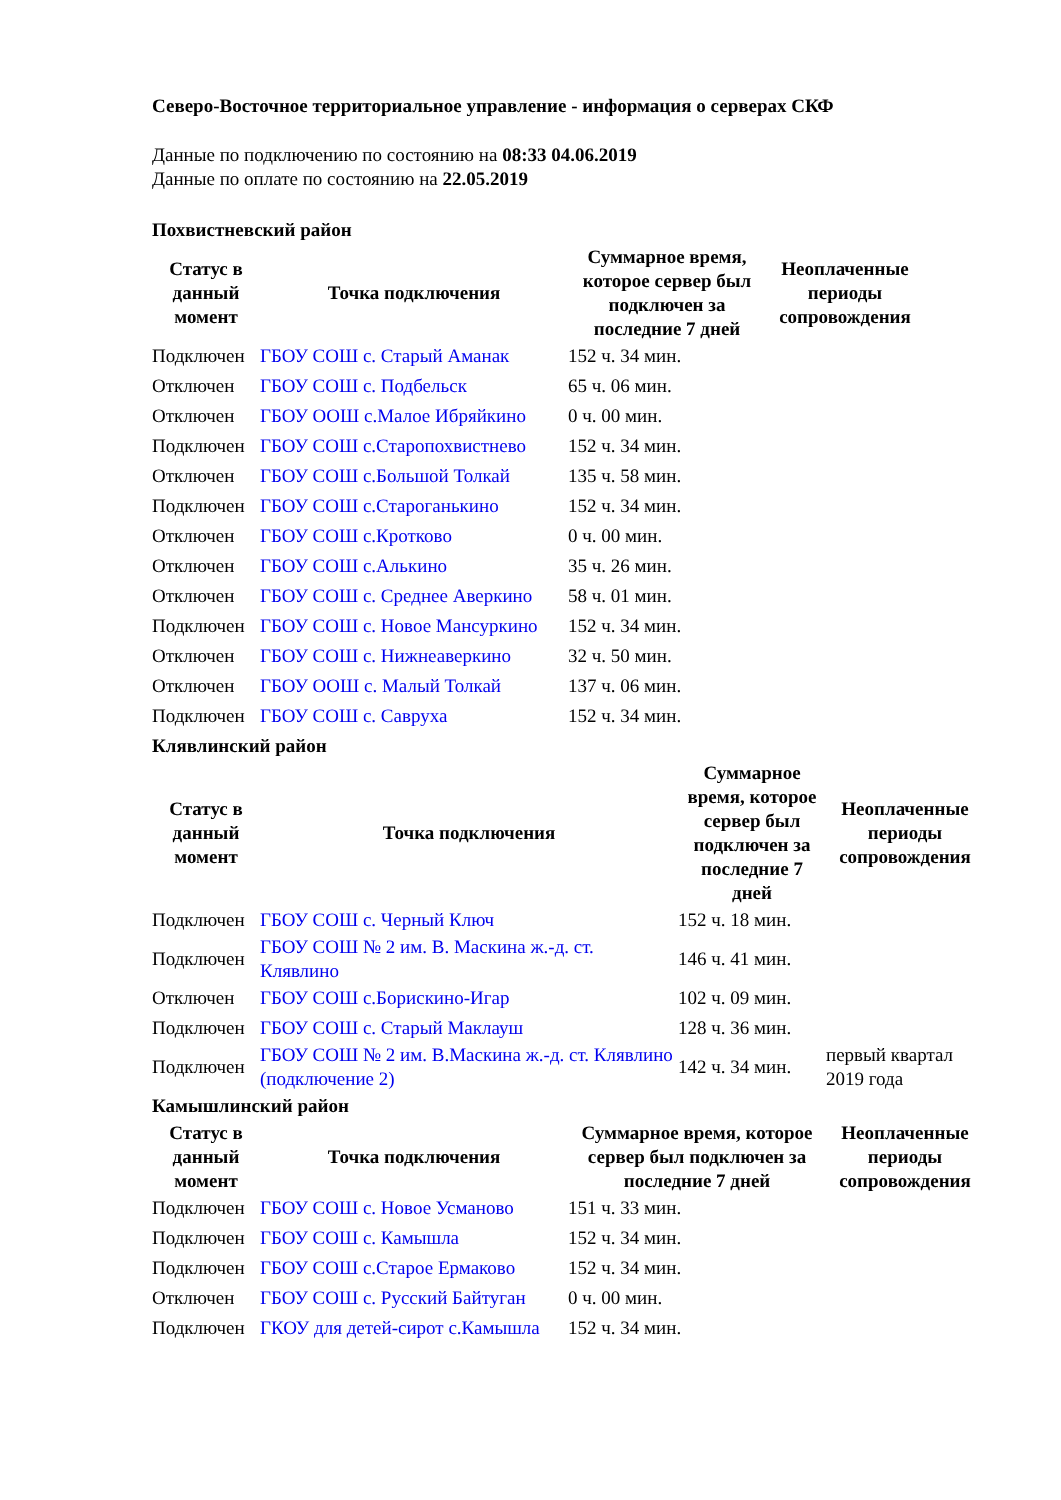Северо-Восточное территориальное управление - информация о серверах СКФ
Данные по подключению по состоянию на 08:33 04.06.2019
Данные по оплате по состоянию на 22.05.2019
Похвистневский район
| Статус в данный момент | Точка подключения | Суммарное время, которое сервер был подключен за последние 7 дней | Неоплаченные периоды сопровождения |
| --- | --- | --- | --- |
| Подключен | ГБОУ СОШ с. Старый Аманак | 152 ч. 34 мин. | |
| Отключен | ГБОУ СОШ с. Подбельск | 65 ч. 06 мин. | |
| Отключен | ГБОУ ООШ с.Малое Ибряйкино | 0 ч. 00 мин. | |
| Подключен | ГБОУ СОШ с.Старопохвистнево | 152 ч. 34 мин. | |
| Отключен | ГБОУ СОШ с.Большой Толкай | 135 ч. 58 мин. | |
| Подключен | ГБОУ СОШ с.Староганькино | 152 ч. 34 мин. | |
| Отключен | ГБОУ СОШ с.Кротково | 0 ч. 00 мин. | |
| Отключен | ГБОУ СОШ с.Алькино | 35 ч. 26 мин. | |
| Отключен | ГБОУ СОШ с. Среднее Аверкино | 58 ч. 01 мин. | |
| Подключен | ГБОУ СОШ с. Новое Мансуркино | 152 ч. 34 мин. | |
| Отключен | ГБОУ СОШ с. Нижнеаверкино | 32 ч. 50 мин. | |
| Отключен | ГБОУ ООШ с. Малый Толкай | 137 ч. 06 мин. | |
| Подключен | ГБОУ СОШ с. Савруха | 152 ч. 34 мин. | |
Клявлинский район
| Статус в данный момент | Точка подключения | Суммарное время, которое сервер был подключен за последние 7 дней | Неоплаченные периоды сопровождения |
| --- | --- | --- | --- |
| Подключен | ГБОУ СОШ с. Черный Ключ | 152 ч. 18 мин. | |
| Подключен | ГБОУ СОШ № 2 им. В. Маскина ж.-д. ст. Клявлино | 146 ч. 41 мин. | |
| Отключен | ГБОУ СОШ с.Борискино-Игар | 102 ч. 09 мин. | |
| Подключен | ГБОУ СОШ с. Старый Маклауш | 128 ч. 36 мин. | |
| Подключен | ГБОУ СОШ № 2 им. В.Маскина ж.-д. ст. Клявлино (подключение 2) | 142 ч. 34 мин. | первый квартал 2019 года |
Камышлинский район
| Статус в данный момент | Точка подключения | Суммарное время, которое сервер был подключен за последние 7 дней | Неоплаченные периоды сопровождения |
| --- | --- | --- | --- |
| Подключен | ГБОУ СОШ с. Новое Усманово | 151 ч. 33 мин. | |
| Подключен | ГБОУ СОШ с. Камышла | 152 ч. 34 мин. | |
| Подключен | ГБОУ СОШ с.Старое Ермаково | 152 ч. 34 мин. | |
| Отключен | ГБОУ СОШ с. Русский Байтуган | 0 ч. 00 мин. | |
| Подключен | ГКОУ для детей-сирот с.Камышла | 152 ч. 34 мин. | |